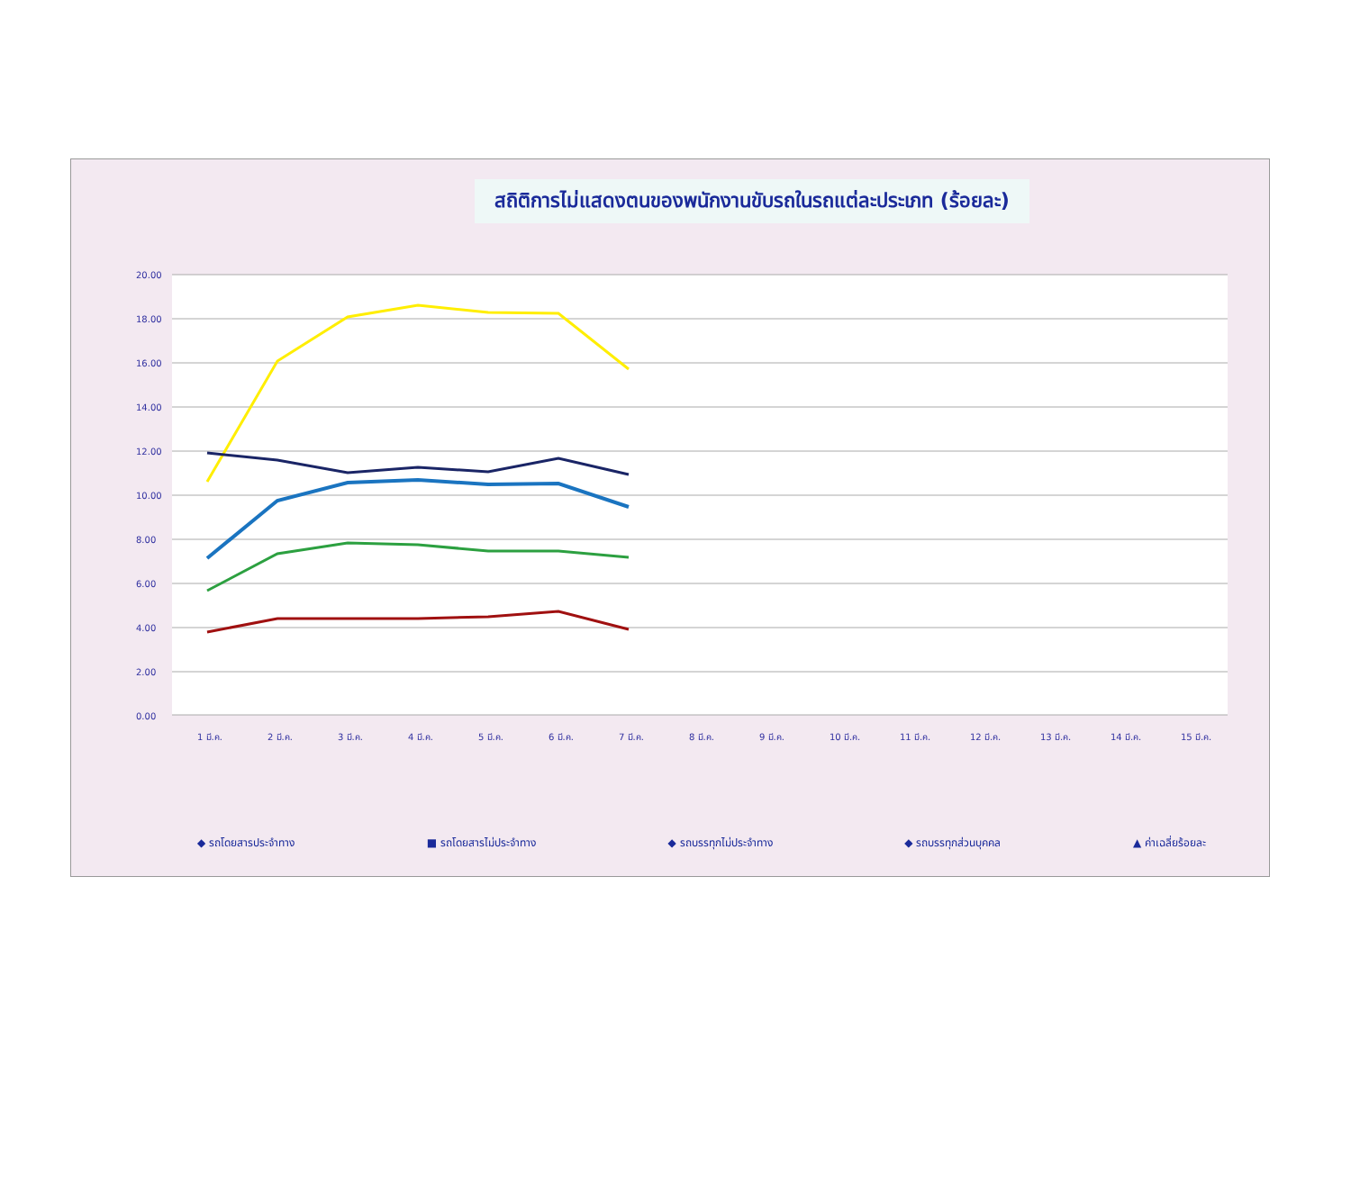สถิติการไม่แสดงตนของพนักงานขับรถในรถแต่ละประเภท (ร้อยละ)
20.00
18.00
16.00
14.00
12.00
10.00
8.00
6.00
4.00
2.00
0.00
1 มี.ค.
2 มี.ค.
3 มี.ค.
4 มี.ค.
5 มี.ค.
6 มี.ค.
7 มี.ค.
8 มี.ค.
9 มี.ค.
10 มี.ค.
11 มี.ค.
12 มี.ค.
13 มี.ค.
14 มี.ค.
15 มี.ค.
◆ รถโดยสารประจำทาง ■ รถโดยสารไม่ประจำทาง ◆ รถบรรทุกไม่ประจำทาง ◆ รถบรรทุกส่วนบุคคล ▲ ค่าเฉลี่ยร้อยละ